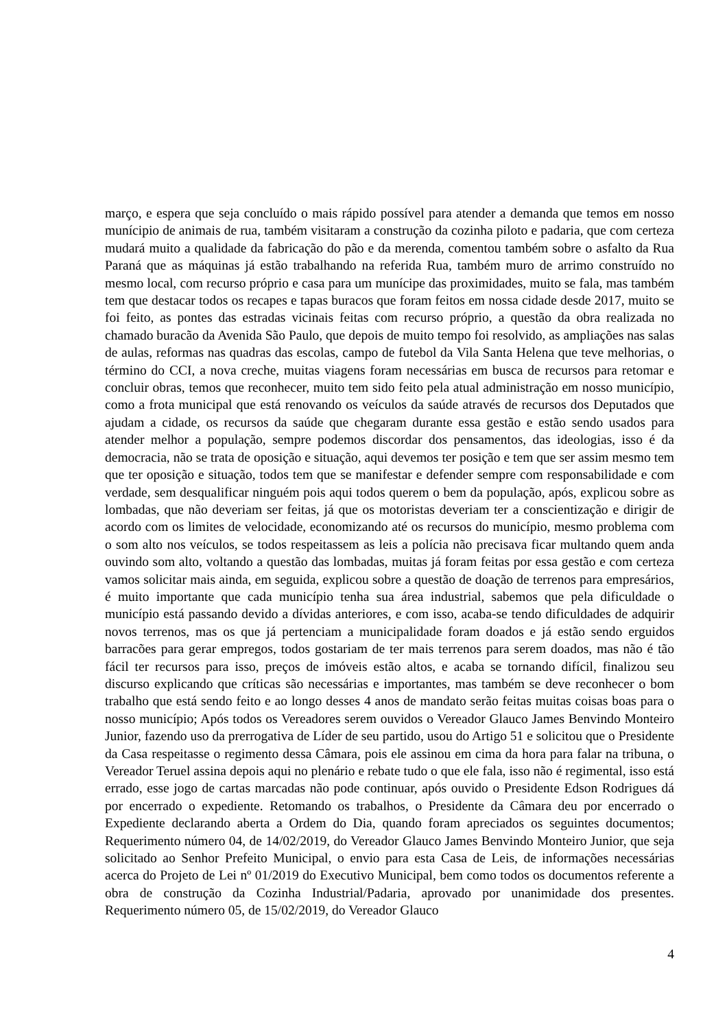março, e espera que seja concluído o mais rápido possível para atender a demanda que temos em nosso munícipio de animais de rua, também visitaram a construção da cozinha piloto e padaria, que com certeza mudará muito a qualidade da fabricação do pão e da merenda, comentou também sobre o asfalto da Rua Paraná que as máquinas já estão trabalhando na referida Rua, também muro de arrimo construído no mesmo local, com recurso próprio e casa para um munícipe das proximidades, muito se fala, mas também tem que destacar todos os recapes e tapas buracos que foram feitos em nossa cidade desde 2017, muito se foi feito, as pontes das estradas vicinais feitas com recurso próprio, a questão da obra realizada no chamado buracão da Avenida São Paulo, que depois de muito tempo foi resolvido, as ampliações nas salas de aulas, reformas nas quadras das escolas, campo de futebol da Vila Santa Helena que teve melhorias, o término do CCI, a nova creche, muitas viagens foram necessárias em busca de recursos para retomar e concluir obras, temos que reconhecer, muito tem sido feito pela atual administração em nosso município, como a frota municipal que está renovando os veículos da saúde através de recursos dos Deputados que ajudam a cidade, os recursos da saúde que chegaram durante essa gestão e estão sendo usados para atender melhor a população, sempre podemos discordar dos pensamentos, das ideologias, isso é da democracia, não se trata de oposição e situação, aqui devemos ter posição e tem que ser assim mesmo tem que ter oposição e situação, todos tem que se manifestar e defender sempre com responsabilidade e com verdade, sem desqualificar ninguém pois aqui todos querem o bem da população, após, explicou sobre as lombadas, que não deveriam ser feitas, já que os motoristas deveriam ter a conscientização e dirigir de acordo com os limites de velocidade, economizando até os recursos do município, mesmo problema com o som alto nos veículos, se todos respeitassem as leis a polícia não precisava ficar multando quem anda ouvindo som alto, voltando a questão das lombadas, muitas já foram feitas por essa gestão e com certeza vamos solicitar mais ainda, em seguida, explicou sobre a questão de doação de terrenos para empresários, é muito importante que cada município tenha sua área industrial, sabemos que pela dificuldade o município está passando devido a dívidas anteriores, e com isso, acaba-se tendo dificuldades de adquirir novos terrenos, mas os que já pertenciam a municipalidade foram doados e já estão sendo erguidos barracões para gerar empregos, todos gostariam de ter mais terrenos para serem doados, mas não é tão fácil ter recursos para isso, preços de imóveis estão altos, e acaba se tornando difícil, finalizou seu discurso explicando que críticas são necessárias e importantes, mas também se deve reconhecer o bom trabalho que está sendo feito e ao longo desses 4 anos de mandato serão feitas muitas coisas boas para o nosso município; Após todos os Vereadores serem ouvidos o Vereador Glauco James Benvindo Monteiro Junior, fazendo uso da prerrogativa de Líder de seu partido, usou do Artigo 51 e solicitou que o Presidente da Casa respeitasse o regimento dessa Câmara, pois ele assinou em cima da hora para falar na tribuna, o Vereador Teruel assina depois aqui no plenário e rebate tudo o que ele fala, isso não é regimental, isso está errado, esse jogo de cartas marcadas não pode continuar, após ouvido o Presidente Edson Rodrigues dá por encerrado o expediente. Retomando os trabalhos, o Presidente da Câmara deu por encerrado o Expediente declarando aberta a Ordem do Dia, quando foram apreciados os seguintes documentos; Requerimento número 04, de 14/02/2019, do Vereador Glauco James Benvindo Monteiro Junior, que seja solicitado ao Senhor Prefeito Municipal, o envio para esta Casa de Leis, de informações necessárias acerca do Projeto de Lei nº 01/2019 do Executivo Municipal, bem como todos os documentos referente a obra de construção da Cozinha Industrial/Padaria, aprovado por unanimidade dos presentes. Requerimento número 05, de 15/02/2019, do Vereador Glauco
4